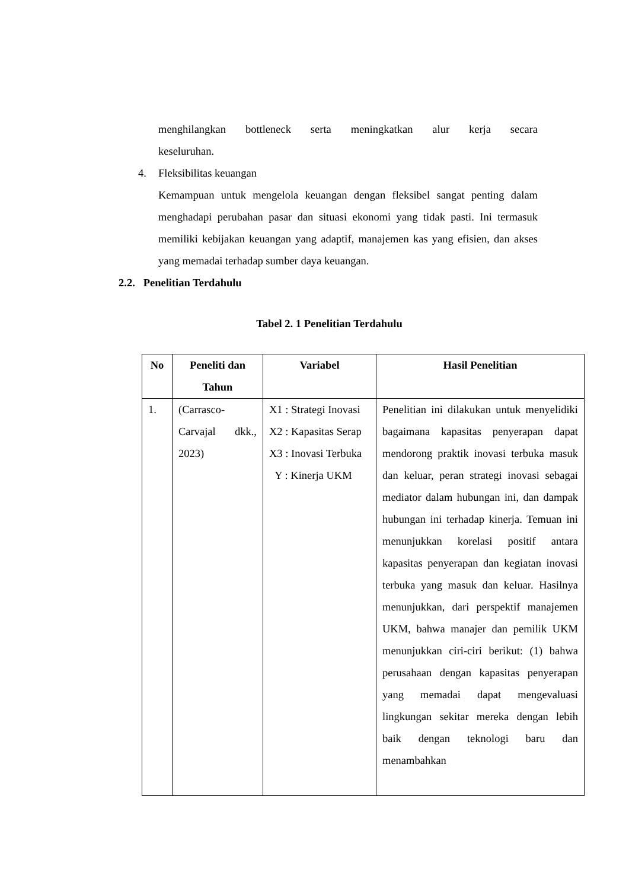menghilangkan bottleneck serta meningkatkan alur kerja secara
keseluruhan.
4. Fleksibilitas keuangan
Kemampuan untuk mengelola keuangan dengan fleksibel sangat penting dalam menghadapi perubahan pasar dan situasi ekonomi yang tidak pasti. Ini termasuk memiliki kebijakan keuangan yang adaptif, manajemen kas yang efisien, dan akses yang memadai terhadap sumber daya keuangan.
2.2. Penelitian Terdahulu
Tabel 2. 1 Penelitian Terdahulu
| No | Peneliti dan Tahun | Variabel | Hasil Penelitian |
| --- | --- | --- | --- |
| 1. | (Carrasco-Carvajal dkk., 2023) | X1 : Strategi Inovasi X2 : Kapasitas Serap X3 : Inovasi Terbuka Y : Kinerja UKM | Penelitian ini dilakukan untuk menyelidiki bagaimana kapasitas penyerapan dapat mendorong praktik inovasi terbuka masuk dan keluar, peran strategi inovasi sebagai mediator dalam hubungan ini, dan dampak hubungan ini terhadap kinerja. Temuan ini menunjukkan korelasi positif antara kapasitas penyerapan dan kegiatan inovasi terbuka yang masuk dan keluar. Hasilnya menunjukkan, dari perspektif manajemen UKM, bahwa manajer dan pemilik UKM menunjukkan ciri-ciri berikut: (1) bahwa perusahaan dengan kapasitas penyerapan yang memadai dapat mengevaluasi lingkungan sekitar mereka dengan lebih baik dengan teknologi baru dan menambahkan |